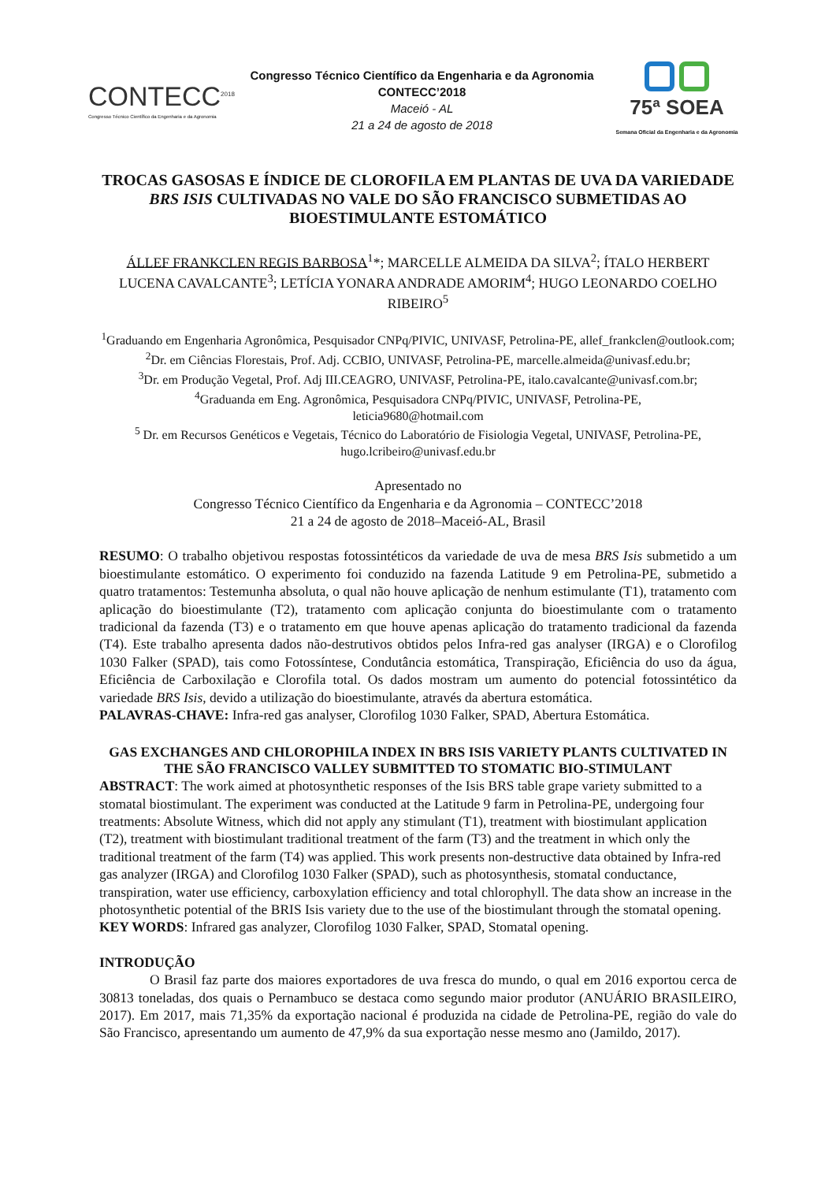CONTECC<sup>2018</sup>
Congresso Técnico Científico da Engenharia e da Agronomia
Congresso Técnico Científico da Engenharia e da Agronomia
CONTECC’2018
Maceió - AL
21 a 24 de agosto de 2018
75ª SOEA
Semana Oficial da Engenharia e da Agronomia
TROCAS GASOSAS E ÍNDICE DE CLOROFILA EM PLANTAS DE UVA DA VARIEDADE BRS ISIS CULTIVADAS NO VALE DO SÃO FRANCISCO SUBMETIDAS AO BIOESTIMULANTE ESTOMÁTICO
ÁLLEF FRANKCLEN REGIS BARBOSA<sup>1</sup>*; MARCELLE ALMEIDA DA SILVA<sup>2</sup>; ÍTALO HERBERT LUCENA CAVALCANTE<sup>3</sup>; LETÍCIA YONARA ANDRADE AMORIM<sup>4</sup>; HUGO LEONARDO COELHO RIBEIRO<sup>5</sup>
<sup>1</sup> Graduando em Engenharia Agronômica, Pesquisador CNPq/PIVIC, UNIVASF, Petrolina-PE, allef_frankclen@outlook.com;
<sup>2</sup> Dr. em Ciências Florestais, Prof. Adj. CCBIO, UNIVASF, Petrolina-PE, marcelle.almeida@univasf.edu.br;
<sup>3</sup> Dr. em Produção Vegetal, Prof. Adj III.CEAGRO, UNIVASF, Petrolina-PE, italo.cavalcante@univasf.com.br;
<sup>4</sup> Graduanda em Eng. Agronômica, Pesquisadora CNPq/PIVIC, UNIVASF, Petrolina-PE,
leticia9680@hotmail.com
<sup>5</sup> Dr. em Recursos Genéticos e Vegetais, Técnico do Laboratório de Fisiologia Vegetal, UNIVASF, Petrolina-PE, hugo.lcribeiro@univasf.edu.br
Apresentado no
Congresso Técnico Científico da Engenharia e da Agronomia – CONTECC’2018
21 a 24 de agosto de 2018–Maceió-AL, Brasil
RESUMO: O trabalho objetivou respostas fotossintéticos da variedade de uva de mesa BRS Isis submetido a um bioestimulante estomático. O experimento foi conduzido na fazenda Latitude 9 em Petrolina-PE, submetido a quatro tratamentos: Testemunha absoluta, o qual não houve aplicação de nenhum estimulante (T1), tratamento com aplicação do bioestimulante (T2), tratamento com aplicação conjunta do bioestimulante com o tratamento tradicional da fazenda (T3) e o tratamento em que houve apenas aplicação do tratamento tradicional da fazenda (T4). Este trabalho apresenta dados não-destrutivos obtidos pelos Infra-red gas analyser (IRGA) e o Clorofilog 1030 Falker (SPAD), tais como Fotossíntese, Condutância estomática, Transpiração, Eficiência do uso da água, Eficiência de Carboxilação e Clorofila total. Os dados mostram um aumento do potencial fotossintético da variedade BRS Isis, devido a utilização do bioestimulante, através da abertura estomática.
PALAVRAS-CHAVE: Infra-red gas analyser, Clorofilog 1030 Falker, SPAD, Abertura Estomática.
GAS EXCHANGES AND CHLOROPHILA INDEX IN BRS ISIS VARIETY PLANTS CULTIVATED IN THE SÃO FRANCISCO VALLEY SUBMITTED TO STOMATIC BIO-STIMULANT
ABSTRACT: The work aimed at photosynthetic responses of the Isis BRS table grape variety submitted to a stomatal biostimulant. The experiment was conducted at the Latitude 9 farm in Petrolina-PE, undergoing four treatments: Absolute Witness, which did not apply any stimulant (T1), treatment with biostimulant application (T2), treatment with biostimulant traditional treatment of the farm (T3) and the treatment in which only the traditional treatment of the farm (T4) was applied. This work presents non-destructive data obtained by Infra-red gas analyzer (IRGA) and Clorofilog 1030 Falker (SPAD), such as photosynthesis, stomatal conductance, transpiration, water use efficiency, carboxylation efficiency and total chlorophyll. The data show an increase in the photosynthetic potential of the BRIS Isis variety due to the use of the biostimulant through the stomatal opening.
KEY WORDS: Infrared gas analyzer, Clorofilog 1030 Falker, SPAD, Stomatal opening.
INTRODUÇÃO
O Brasil faz parte dos maiores exportadores de uva fresca do mundo, o qual em 2016 exportou cerca de 30813 toneladas, dos quais o Pernambuco se destaca como segundo maior produtor (ANUÁRIO BRASILEIRO, 2017). Em 2017, mais 71,35% da exportação nacional é produzida na cidade de Petrolina-PE, região do vale do São Francisco, apresentando um aumento de 47,9% da sua exportação nesse mesmo ano (Jamildo, 2017).